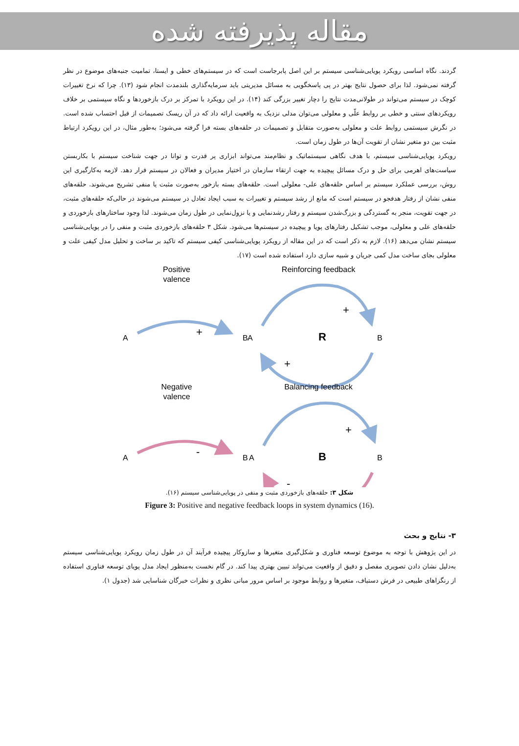مقاله پذیرفته شده
گردند. نگاه اساسی رویکرد پویایی‌شناسی سیستم بر این اصل پابرجاست است که در سیستم‌های خطی و ایستا، تمامیت جنبه‌های موضوع در نظر گرفته نمی‌شود. لذا برای حصول نتایج بهتر در پی پاسخگویی به مسائل مدیریتی باید سرمایه‌گذاری بلندمدت انجام شود (۱۳). چرا که نرخ تغییرات کوچک در سیستم می‌تواند در طولانی‌مدت نتایج را دچار تغییر بزرگی کند (۱۴). در این رویکرد با تمرکز بر درک بازخوردها و نگاه سیستمی بر خلاف رویکردهای سنتی و خطی بر روابط علّی و معلولی می‌توان مدلی نزدیک به واقعیت ارائه داد که در آن ریسک تصمیمات از قبل احتساب شده است. در نگرش سیستمی روابط علت و معلولی به‌صورت متقابل و تصمیمات در حلقه‌های بسته فرا گرفته می‌شود؛ به‌طور مثال، در این رویکرد ارتباط مثبت بین دو متغیر نشان از تقویت آن‌ها در طول زمان است.
رویکرد پویایی‌شناسی سیستم، با هدف نگاهی سیستماتیک و نظام‌مند می‌تواند ابزاری پر قدرت و توانا در جهت شناخت سیستم با بکاربستن سیاست‌های اهرمی برای حل و درک مسائل پیچیده به جهت ارتقاء سازمان در اختیار مدیران و فعالان در سیستم قرار دهد. لازمه به‌کارگیری این روش، بررسی عملکرد سیستم بر اساس حلقه‌های علی- معلولی است. حلقه‌های بسته بازخور به‌صورت مثبت یا منفی تشریح می‌شوند. حلقه‌های منفی نشان از رفتار هدفجو در سیستم است که مانع از رشد سیستم و تغییرات به سبب ایجاد تعادل در سیستم می‌شوند در حالی‌که حلقه‌های مثبت، در جهت تقویت، منجر به گستردگی و بزرگ‌شدن سیستم و رفتار رشدنمایی و یا نزول‌نمایی در طول زمان می‌شوند. لذا وجود ساختارهای بازخوردی و حلقه‌های علی و معلولی، موجب تشکیل رفتارهای پویا و پیچیده در سیستم‌ها می‌شود. شکل ۳ حلقه‌های بازخوردی مثبت و منفی را در پویایی‌شناسی سیستم نشان می‌دهد (۱۶). لازم به ذکر است که در این مقاله از رویکرد پویایی‌شناسی کیفی سیستم که تاکید بر ساخت و تحلیل مدل کیفی علت و معلولی بجای ساخت مدل کمی جریان و شبیه سازی دارد استفاده شده است (۱۷).
Positive
valence
Reinforcing feedback
A
B
+
A
B
R
+
+
Negative
valence
Balancing feedback
A
B
-
A
B
B
+
-
شکل ۳: حلقه‌های بازخوردی مثبت و منفی در پویایی‌شناسی سیستم (۱۶).
Figure 3: Positive and negative feedback loops in system dynamics (16).
۳- نتایج و بحث
در این پژوهش با توجه به موضوع توسعه فناوری و شکل‌گیری متغیرها و سازوکار پیچیده فرآیند آن در طول زمان رویکرد پویایی‌شناسی سیستم به‌دلیل نشان دادن تصویری مفصل و دقیق از واقعیت می‌تواند تبیین بهتری پیدا کند. در گام نخست به‌منظور ایجاد مدل پویای توسعه فناوری استفاده از رنگزاهای طبیعی در فرش دستباف، متغیرها و روابط موجود بر اساس مرور مبانی نظری و نظرات خبرگان شناسایی شد (جدول ۱).